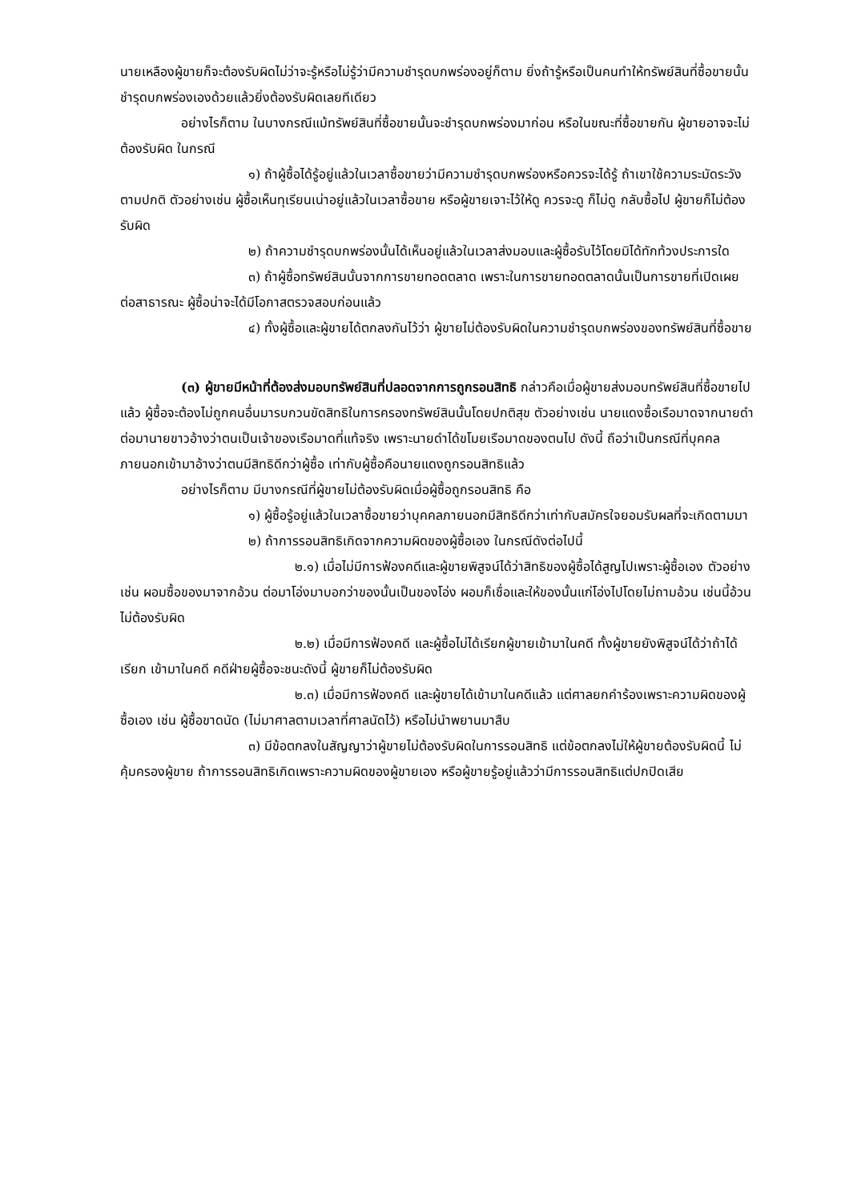นายเหลืองผู้ขายก็จะต้องรับผิดไม่ว่าจะรู้หรือไม่รู้ว่ามีความชำรุดบกพร่องอยู่ก็ตาม ยิ่งถ้ารู้หรือเป็นคนทำให้ทรัพย์สินที่ซื้อขายนั้นชำรุดบกพร่องเองด้วยแล้วยิ่งต้องรับผิดเลยทีเดียว
อย่างไรก็ตาม ในบางกรณีแม้ทรัพย์สินที่ซื้อขายนั้นจะชำรุดบกพร่องมาก่อน หรือในขณะที่ซื้อขายกัน ผู้ขายอาจจะไม่ต้องรับผิด ในกรณี
๑) ถ้าผู้ซื้อได้รู้อยู่แล้วในเวลาซื้อขายว่ามีความชำรุดบกพร่องหรือควรจะได้รู้ ถ้าเขาใช้ความระมัดระวังตามปกติ ตัวอย่างเช่น ผู้ซื้อเห็นทุเรียนเน่าอยู่แล้วในเวลาซื้อขาย หรือผู้ขายเจาะไว้ให้ดู ควรจะดู ก็ไม่ดู กลับซื้อไป ผู้ขายก็ไม่ต้องรับผิด
๒) ถ้าความชำรุดบกพร่องนั้นได้เห็นอยู่แล้วในเวลาส่งมอบและผู้ซื้อรับไว้โดยมิได้ทักท้วงประการใด
๓) ถ้าผู้ซื้อทรัพย์สินนั้นจากการขายทอดตลาด เพราะในการขายทอดตลาดนั้นเป็นการขายที่เปิดเผยต่อสาธารณะ ผู้ซื้อน่าจะได้มีโอกาสตรวจสอบก่อนแล้ว
๔) ทั้งผู้ซื้อและผู้ขายได้ตกลงกันไว้ว่า ผู้ขายไม่ต้องรับผิดในความชำรุดบกพร่องของทรัพย์สินที่ซื้อขาย
(๓) ผู้ขายมีหน้าที่ต้องส่งมอบทรัพย์สินที่ปลอดจากการถูกรอนสิทธิ กล่าวคือเมื่อผู้ขายส่งมอบทรัพย์สินที่ซื้อขายไปแล้ว ผู้ซื้อจะต้องไม่ถูกคนอื่นมารบกวนขัดสิทธิในการครองทรัพย์สินนั้นโดยปกติสุข ตัวอย่างเช่น นายแดงซื้อเรือมาดจากนายดำ ต่อมานายขาวอ้างว่าตนเป็นเจ้าของเรือมาดที่แท้จริง เพราะนายดำได้ขโมยเรือมาดของตนไป ดังนี้ ถือว่าเป็นกรณีที่บุคคลภายนอกเข้ามาอ้างว่าตนมีสิทธิดีกว่าผู้ซื้อ เท่ากับผู้ซื้อคือนายแดงถูกรอนสิทธิแล้ว
อย่างไรก็ตาม มีบางกรณีที่ผู้ขายไม่ต้องรับผิดเมื่อผู้ซื้อถูกรอนสิทธิ คือ
๑) ผู้ซื้อรู้อยู่แล้วในเวลาซื้อขายว่าบุคคลภายนอกมีสิทธิดีกว่าเท่ากับสมัครใจยอมรับผลที่จะเกิดตามมา
๒) ถ้าการรอนสิทธิเกิดจากความผิดของผู้ซื้อเอง ในกรณีดังต่อไปนี้
๒.๑) เมื่อไม่มีการฟ้องคดีและผู้ขายพิสูจน์ได้ว่าสิทธิของผู้ซื้อได้สูญไปเพราะผู้ซื้อเอง ตัวอย่างเช่น ผอมซื้อของมาจากอ้วน ต่อมาโอ่งมาบอกว่าของนั้นเป็นของโอ่ง ผอมก็เชื่อและให้ของนั้นแก่โอ่งไปโดยไม่ถามอ้วน เช่นนี้อ้วนไม่ต้องรับผิด
๒.๒) เมื่อมีการฟ้องคดี และผู้ซื้อไม่ได้เรียกผู้ขายเข้ามาในคดี ทั้งผู้ขายยังพิสูจน์ได้ว่าถ้าได้เรียก เข้ามาในคดี คดีฝ่ายผู้ซื้อจะชนะดังนี้ ผู้ขายก็ไม่ต้องรับผิด
๒.๓) เมื่อมีการฟ้องคดี และผู้ขายได้เข้ามาในคดีแล้ว แต่ศาลยกคำร้องเพราะความผิดของผู้ซื้อเอง เช่น ผู้ซื้อขาดนัด (ไม่มาศาลตามเวลาที่ศาลนัดไว้) หรือไม่นำพยานมาสืบ
๓) มีข้อตกลงในสัญญาว่าผู้ขายไม่ต้องรับผิดในการรอนสิทธิ แต่ข้อตกลงไม่ให้ผู้ขายต้องรับผิดนี้ ไม่คุ้มครองผู้ขาย ถ้าการรอนสิทธิเกิดเพราะความผิดของผู้ขายเอง หรือผู้ขายรู้อยู่แล้วว่ามีการรอนสิทธิแต่ปกปิดเสีย